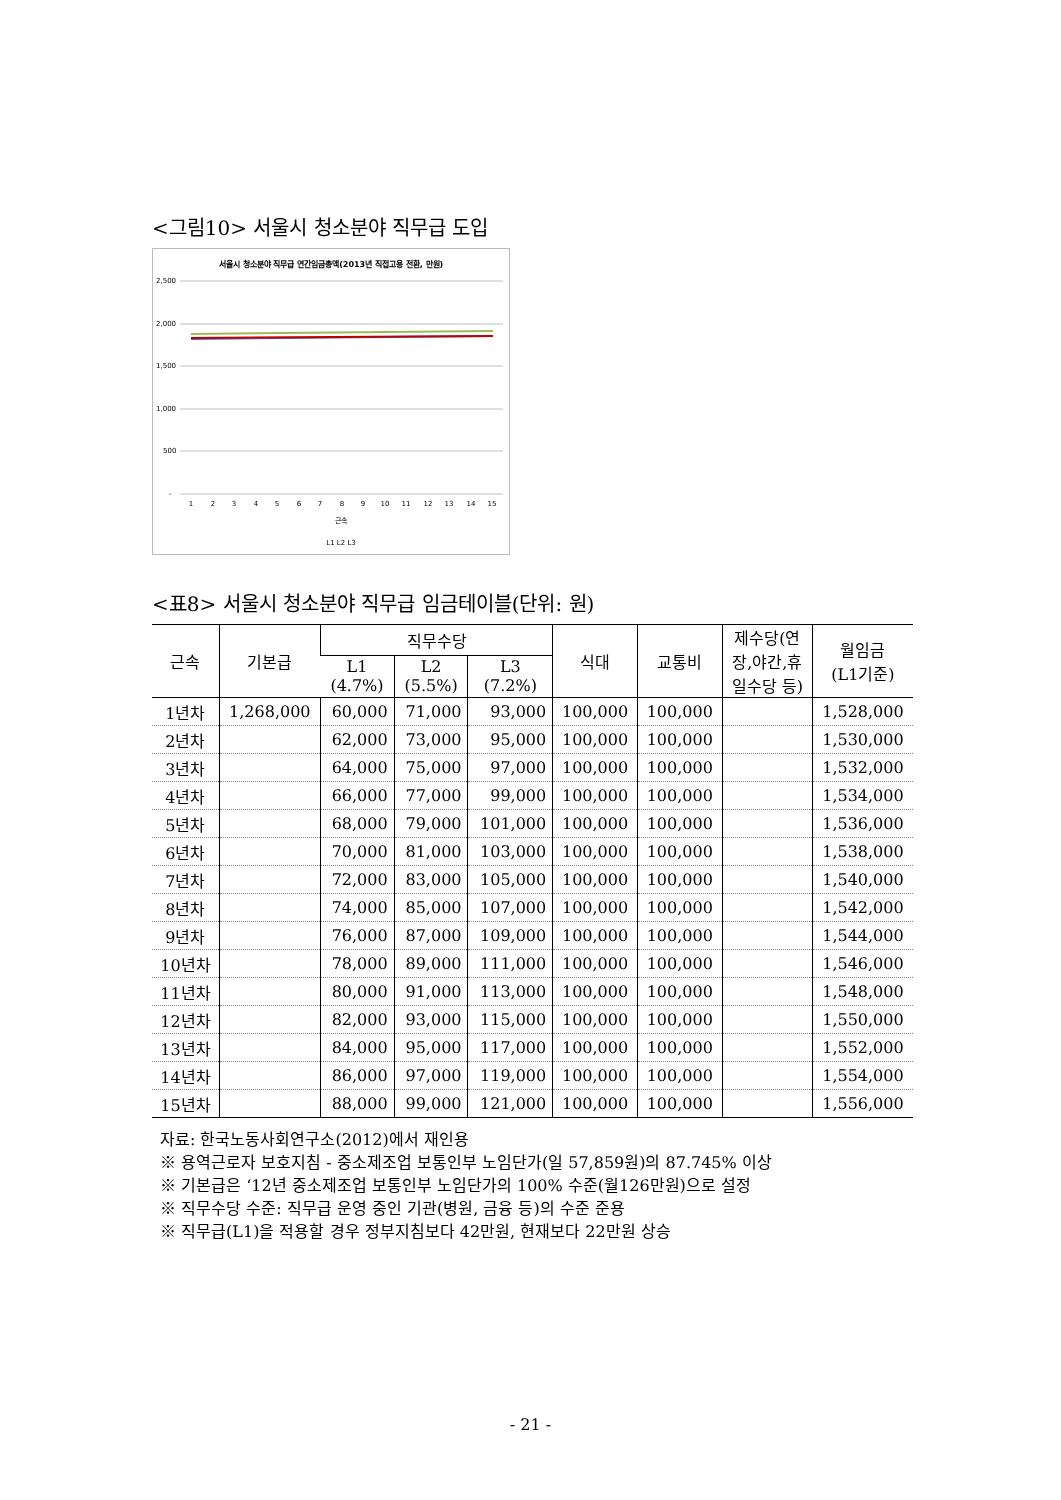<그림10> 서울시 청소분야 직무급 도입
서울시 청소분야 직무급 연간임금총액(2013년 직접고용 전환, 만원)
2,500
2,000
1,500
1,000
500
-
1
2
3
4
5
6
7
8
9
10
11
12
13
14
15
근속
L1 L2 L3
<표8> 서울시 청소분야 직무급 임금테이블(단위: 원)
| 근속 | 기본급 | 직무수당 | | | 식대 | 교통비 | 제수당(연 장,야간,휴 일수당 등) | 월임금 (L1기준) |
| --- | --- | --- | --- | --- | --- | --- | --- | --- |
| | | L1 (4.7%) | L2 (5.5%) | L3 (7.2%) | | | | |
| 1년차 | 1,268,000 | 60,000 | 71,000 | 93,000 | 100,000 | 100,000 | | 1,528,000 |
| 2년차 | | 62,000 | 73,000 | 95,000 | 100,000 | 100,000 | | 1,530,000 |
| 3년차 | | 64,000 | 75,000 | 97,000 | 100,000 | 100,000 | | 1,532,000 |
| 4년차 | | 66,000 | 77,000 | 99,000 | 100,000 | 100,000 | | 1,534,000 |
| 5년차 | | 68,000 | 79,000 | 101,000 | 100,000 | 100,000 | | 1,536,000 |
| 6년차 | | 70,000 | 81,000 | 103,000 | 100,000 | 100,000 | | 1,538,000 |
| 7년차 | | 72,000 | 83,000 | 105,000 | 100,000 | 100,000 | | 1,540,000 |
| 8년차 | | 74,000 | 85,000 | 107,000 | 100,000 | 100,000 | | 1,542,000 |
| 9년차 | | 76,000 | 87,000 | 109,000 | 100,000 | 100,000 | | 1,544,000 |
| 10년차 | | 78,000 | 89,000 | 111,000 | 100,000 | 100,000 | | 1,546,000 |
| 11년차 | | 80,000 | 91,000 | 113,000 | 100,000 | 100,000 | | 1,548,000 |
| 12년차 | | 82,000 | 93,000 | 115,000 | 100,000 | 100,000 | | 1,550,000 |
| 13년차 | | 84,000 | 95,000 | 117,000 | 100,000 | 100,000 | | 1,552,000 |
| 14년차 | | 86,000 | 97,000 | 119,000 | 100,000 | 100,000 | | 1,554,000 |
| 15년차 | | 88,000 | 99,000 | 121,000 | 100,000 | 100,000 | | 1,556,000 |
자료: 한국노동사회연구소(2012)에서 재인용
※ 용역근로자 보호지침 - 중소제조업 보통인부 노임단가(일 57,859원)의 87.745% 이상
※ 기본급은 ‘12년 중소제조업 보통인부 노임단가의 100% 수준(월126만원)으로 설정
※ 직무수당 수준: 직무급 운영 중인 기관(병원, 금융 등)의 수준 준용
※ 직무급(L1)을 적용할 경우 정부지침보다 42만원, 현재보다 22만원 상승
- 21 -